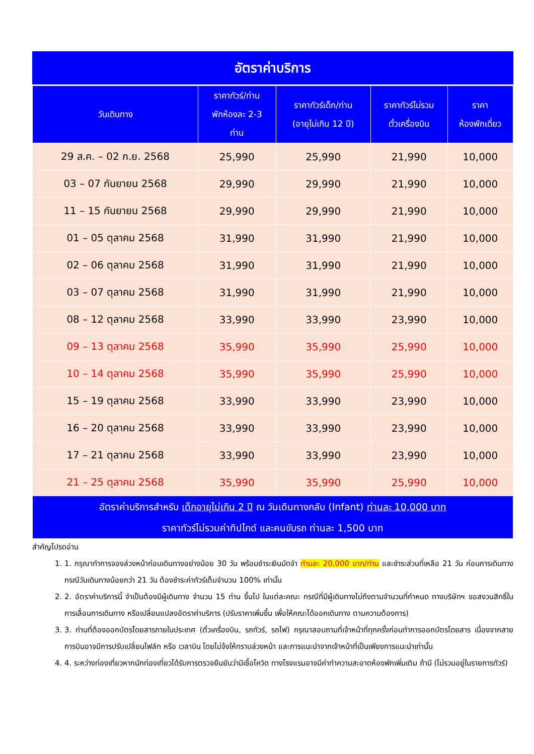อัตราค่าบริการ
| วันเดินทาง | ราคาทัวร์/ท่าน พักห้องละ 2-3 ท่าน | ราคาทัวร์เด็ก/ท่าน (อายุไม่เกิน 12 ปี) | ราคาทัวร์ไม่รวม ตั๋วเครื่องบิน | ราคา ห้องพักเดี่ยว |
| --- | --- | --- | --- | --- |
| 29 ส.ค. – 02 ก.ย. 2568 | 25,990 | 25,990 | 21,990 | 10,000 |
| 03 – 07 กันยายน 2568 | 29,990 | 29,990 | 21,990 | 10,000 |
| 11 – 15 กันยายน 2568 | 29,990 | 29,990 | 21,990 | 10,000 |
| 01 – 05 ตุลาคม 2568 | 31,990 | 31,990 | 21,990 | 10,000 |
| 02 – 06 ตุลาคม 2568 | 31,990 | 31,990 | 21,990 | 10,000 |
| 03 – 07 ตุลาคม 2568 | 31,990 | 31,990 | 21,990 | 10,000 |
| 08 – 12 ตุลาคม 2568 | 33,990 | 33,990 | 23,990 | 10,000 |
| 09 – 13 ตุลาคม 2568 | 35,990 | 35,990 | 25,990 | 10,000 |
| 10 – 14 ตุลาคม 2568 | 35,990 | 35,990 | 25,990 | 10,000 |
| 15 – 19 ตุลาคม 2568 | 33,990 | 33,990 | 23,990 | 10,000 |
| 16 – 20 ตุลาคม 2568 | 33,990 | 33,990 | 23,990 | 10,000 |
| 17 – 21 ตุลาคม 2568 | 33,990 | 33,990 | 23,990 | 10,000 |
| 21 – 25 ตุลาคม 2568 | 35,990 | 35,990 | 25,990 | 10,000 |
| อัตราค่าบริการสำหรับ เด็กอายุไม่เกิน 2 ปี ณ วันเดินทางกลับ (Infant) ท่านละ 10,000 บาท ราคาทัวร์ไม่รวมค่าทิปไกด์ และคนขับรถ ท่านละ 1,500 บาท | | | | |
สำคัญโปรดอ่าน
1. 1. กรุณาทำการจองล่วงหน้าก่อนเดินทางอย่างน้อย 30 วัน พร้อมชำระเงินมัดจำ ท่านละ 20,000 บาท/ท่าน และชำระส่วนที่เหลือ 21 วัน ก่อนการเดินทาง กรณีวันเดินทางน้อยกว่า 21 วัน ต้องชำระค่าทัวร์เต็มจำนวน 100% เท่านั้น
2. 2. อัตราค่าบริการนี้ จำเป็นต้องมีผู้เดินทาง จำนวน 15 ท่าน ขึ้นไป ในแต่ละคณะ กรณีที่มีผู้เดินทางไม่ถึงตามจำนวนที่กำหนด ทางบริษัทฯ ขอสงวนสิทธิ์ในการเลื่อนการเดินทาง หรือเปลี่ยนแปลงอัตราค่าบริการ (ปรับราคาเพิ่มขึ้น เพื่อให้คณะได้ออกเดินทาง ตามความต้องการ)
3. 3. ท่านที่ต้องออกบัตรโดยสารภายในประเทศ (ตั๋วเครื่องบิน, รถทัวร์, รถไฟ) กรุณาสอบถามที่เจ้าหน้าที่ทุกครั้งก่อนทำการออกบัตรโดยสาร เนื่องจากสายการบินอาจมีการปรับเปลี่ยนไฟล์ท หรือ เวลาบิน โดยไม่จ้งให้ทราบล่วงหน้า และการแนะนำจากเจ้าหน้าที่เป็นเพียงการแนะนำเท่านั้น
4. 4. ระหว่างท่องเที่ยวหากนักท่องเที่ยวได้รับการตรวจยืนยันว่ามีเชื้อโควิด ทางโรงแรมอาจมีค่าทำความสะอาดห้องพักเพิ่มเติม ถ้ามี (ไม่รวมอยู่ในรายการทัวร์)